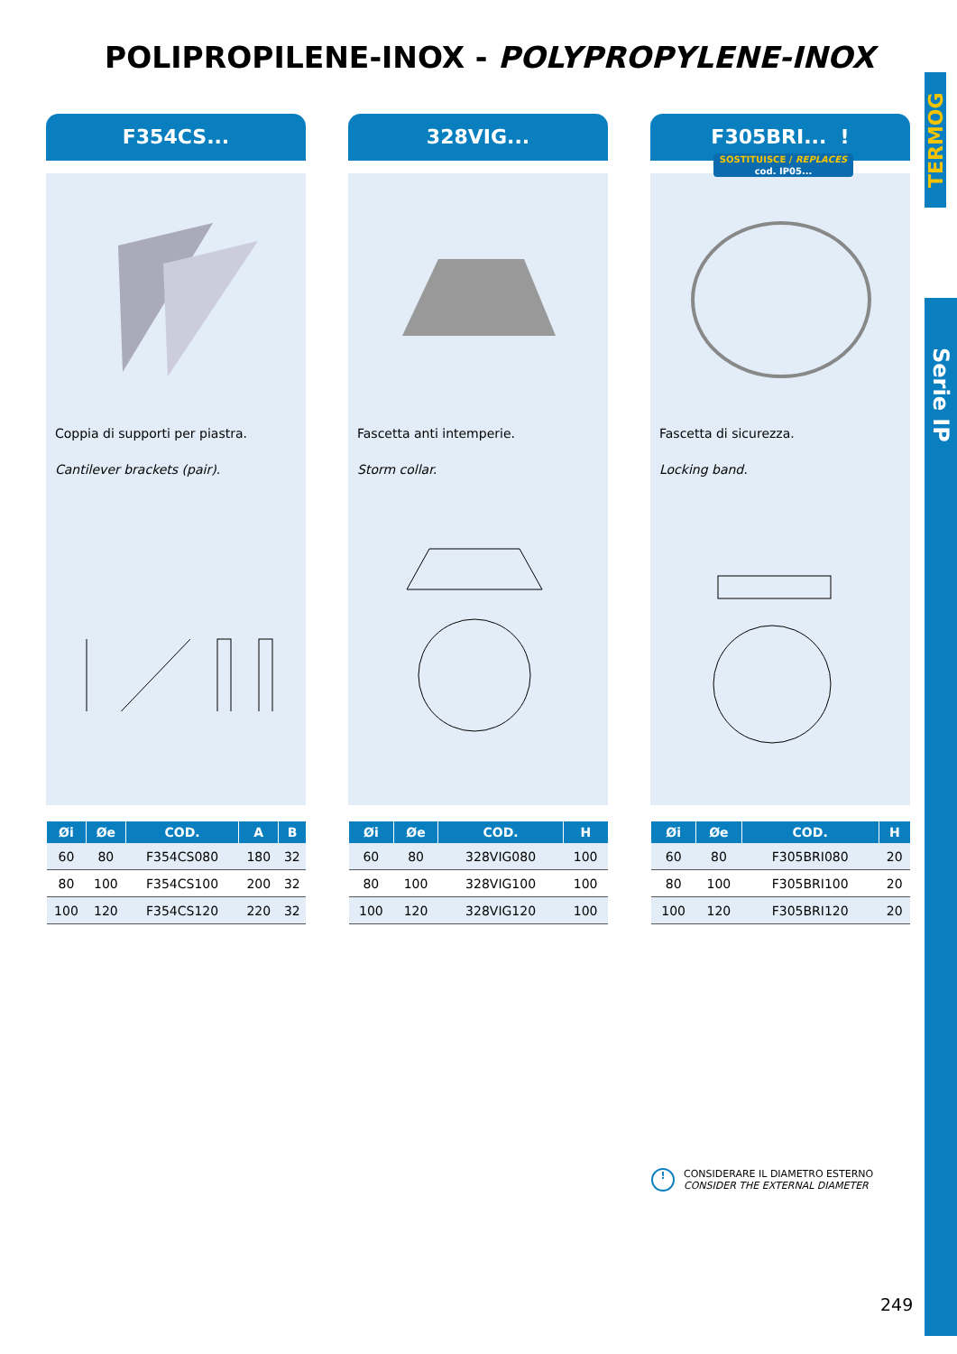POLIPROPILENE-INOX - POLYPROPYLENE-INOX
TERMOG
Serie IP
F354CS...
Coppia di supporti per piastra.
Cantilever brackets (pair).
| Øi | Øe | COD. | A | B |
| --- | --- | --- | --- | --- |
| 60 | 80 | F354CS080 | 180 | 32 |
| 80 | 100 | F354CS100 | 200 | 32 |
| 100 | 120 | F354CS120 | 220 | 32 |
328VIG...
Fascetta anti intemperie.
Storm collar.
| Øi | Øe | COD. | H |
| --- | --- | --- | --- |
| 60 | 80 | 328VIG080 | 100 |
| 80 | 100 | 328VIG100 | 100 |
| 100 | 120 | 328VIG120 | 100 |
F305BRI... !
SOSTITUISCE / REPLACES
cod. IP05...
Fascetta di sicurezza.
Locking band.
| Øi | Øe | COD. | H |
| --- | --- | --- | --- |
| 60 | 80 | F305BRI080 | 20 |
| 80 | 100 | F305BRI100 | 20 |
| 100 | 120 | F305BRI120 | 20 |
!
CONSIDERARE IL DIAMETRO ESTERNO
CONSIDER THE EXTERNAL DIAMETER
249